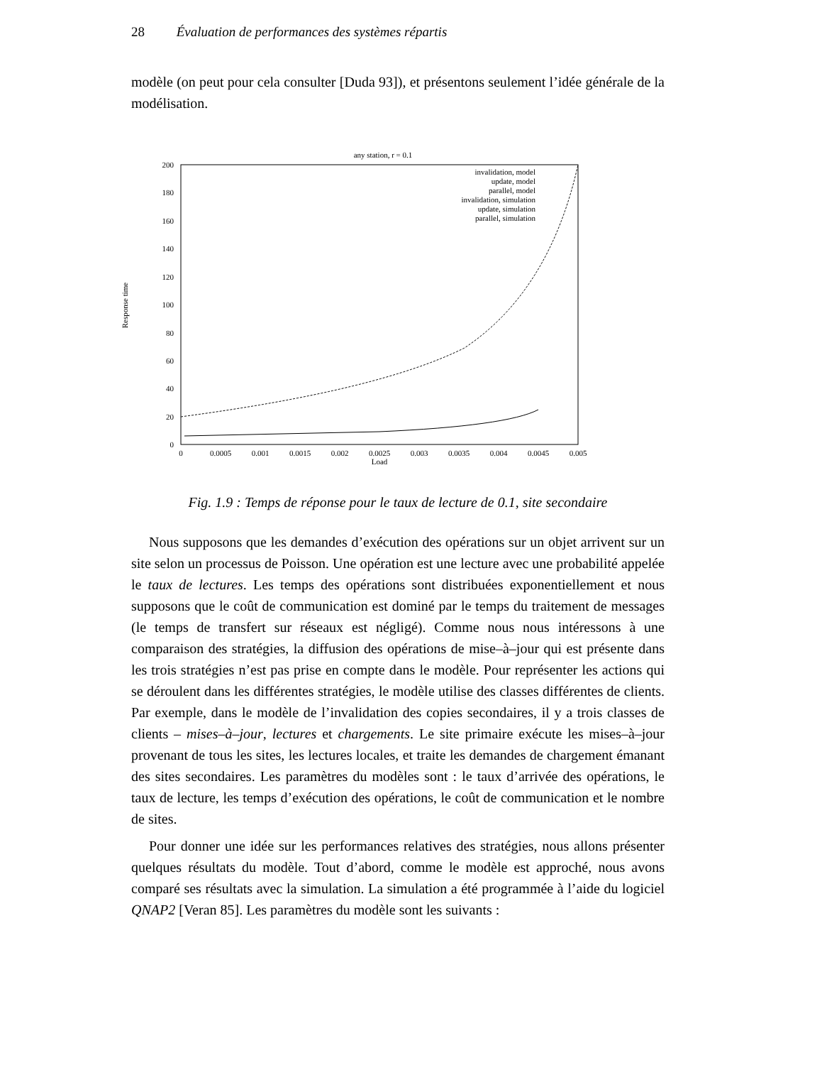28 Évaluation de performances des systèmes répartis
modèle (on peut pour cela consulter [Duda 93]), et présentons seulement l’idée générale de la modélisation.
any station, r = 0.1
200
180
160
140
120
100
80
60
40
20
0
0
0.0005
0.001
0.0015
0.002
0.0025
0.003
0.0035
0.004
0.0045
0.005
Load
Response time
invalidation, model
update, model
parallel, model
invalidation, simulation
update, simulation
parallel, simulation
Fig. 1.9 : Temps de réponse pour le taux de lecture de 0.1, site secondaire
Nous supposons que les demandes d’exécution des opérations sur un objet arrivent sur un site selon un processus de Poisson. Une opération est une lecture avec une probabilité appelée le taux de lectures. Les temps des opérations sont distribuées exponentiellement et nous supposons que le coût de communication est dominé par le temps du traitement de messages (le temps de transfert sur réseaux est négligé). Comme nous nous intéressons à une comparaison des stratégies, la diffusion des opérations de mise–à–jour qui est présente dans les trois stratégies n’est pas prise en compte dans le modèle. Pour représenter les actions qui se déroulent dans les différentes stratégies, le modèle utilise des classes différentes de clients. Par exemple, dans le modèle de l’invalidation des copies secondaires, il y a trois classes de clients – mises–à–jour, lectures et chargements. Le site primaire exécute les mises–à–jour provenant de tous les sites, les lectures locales, et traite les demandes de chargement émanant des sites secondaires. Les paramètres du modèles sont : le taux d’arrivée des opérations, le taux de lecture, les temps d’exécution des opérations, le coût de communication et le nombre de sites.
Pour donner une idée sur les performances relatives des stratégies, nous allons présenter quelques résultats du modèle. Tout d’abord, comme le modèle est approché, nous avons comparé ses résultats avec la simulation. La simulation a été programmée à l’aide du logiciel QNAP2 [Veran 85]. Les paramètres du modèle sont les suivants :